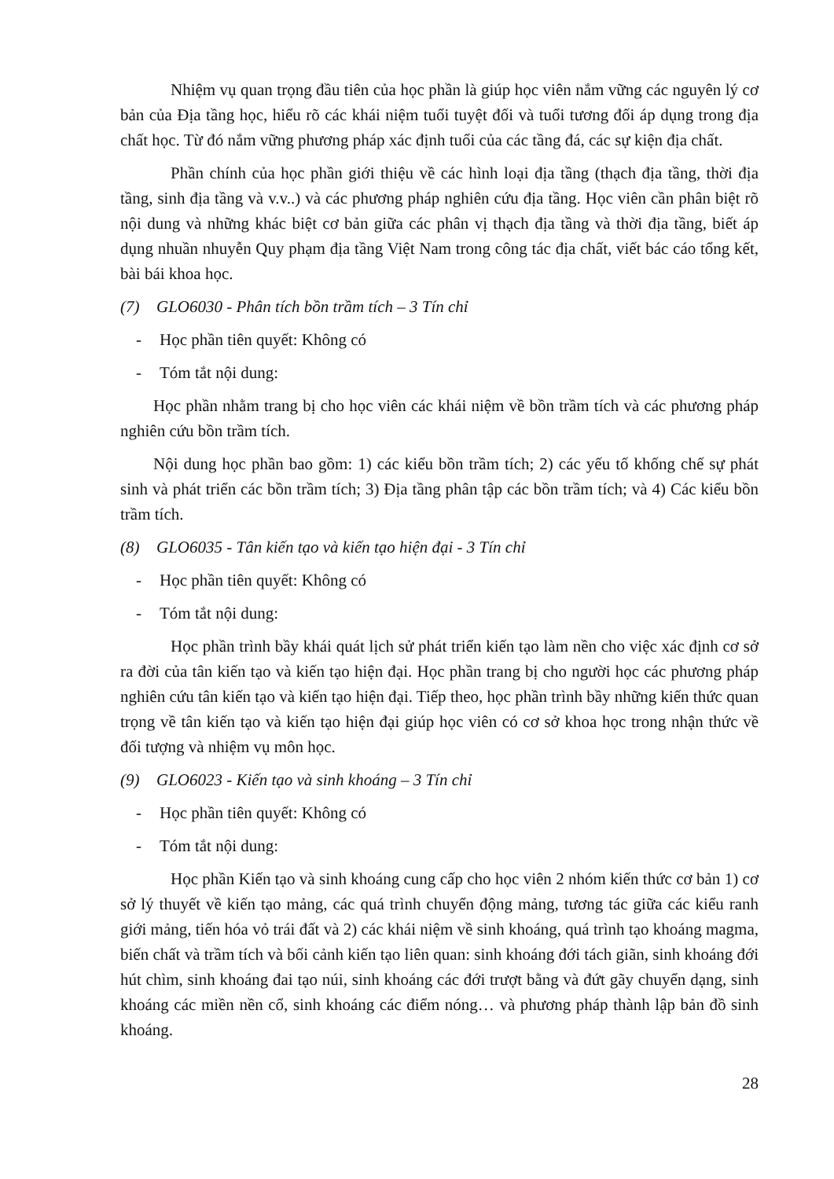Nhiệm vụ quan trọng đầu tiên của học phần là giúp học viên nắm vững các nguyên lý cơ bản của Địa tầng học, hiểu rõ các khái niệm tuổi tuyệt đối và tuổi tương đối áp dụng trong địa chất học. Từ đó nắm vững phương pháp xác định tuổi của các tầng đá, các sự kiện địa chất.
Phần chính của học phần giới thiệu về các hình loại địa tầng (thạch địa tầng, thời địa tầng, sinh địa tầng và v.v..) và các phương pháp nghiên cứu địa tầng. Học viên cần phân biệt rõ nội dung và những khác biệt cơ bản giữa các phân vị thạch địa tầng và thời địa tầng, biết áp dụng nhuần nhuyễn Quy phạm địa tầng Việt Nam trong công tác địa chất, viết bác cáo tổng kết, bài bái khoa học.
(7) GLO6030 - Phân tích bồn trầm tích – 3 Tín chỉ
- Học phần tiên quyết: Không có
- Tóm tắt nội dung:
Học phần nhằm trang bị cho học viên các khái niệm về bồn trầm tích và các phương pháp nghiên cứu bồn trầm tích.
Nội dung học phần bao gồm: 1) các kiểu bồn trầm tích; 2) các yếu tố khống chế sự phát sinh và phát triển các bồn trầm tích; 3) Địa tầng phân tập các bồn trầm tích; và 4) Các kiểu bồn trầm tích.
(8) GLO6035 - Tân kiến tạo và kiến tạo hiện đại - 3 Tín chỉ
- Học phần tiên quyết: Không có
- Tóm tắt nội dung:
Học phần trình bầy khái quát lịch sử phát triển kiến tạo làm nền cho việc xác định cơ sở ra đời của tân kiến tạo và kiến tạo hiện đại. Học phần trang bị cho người học các phương pháp nghiên cứu tân kiến tạo và kiến tạo hiện đại. Tiếp theo, học phần trình bầy những kiến thức quan trọng về tân kiến tạo và kiến tạo hiện đại giúp học viên có cơ sở khoa học trong nhận thức về đối tượng và nhiệm vụ môn học.
(9) GLO6023 - Kiến tạo và sinh khoáng – 3 Tín chỉ
- Học phần tiên quyết: Không có
- Tóm tắt nội dung:
Học phần Kiến tạo và sinh khoáng cung cấp cho học viên 2 nhóm kiến thức cơ bản 1) cơ sở lý thuyết về kiến tạo mảng, các quá trình chuyển động mảng, tương tác giữa các kiểu ranh giới mảng, tiến hóa vỏ trái đất và 2) các khái niệm về sinh khoáng, quá trình tạo khoáng magma, biến chất và trầm tích và bối cảnh kiến tạo liên quan: sinh khoáng đới tách giãn, sinh khoáng đới hút chìm, sinh khoáng đai tạo núi, sinh khoáng các đới trượt bằng và đứt gãy chuyển dạng, sinh khoáng các miền nền cổ, sinh khoáng các điểm nóng… và phương pháp thành lập bản đồ sinh khoáng.
28